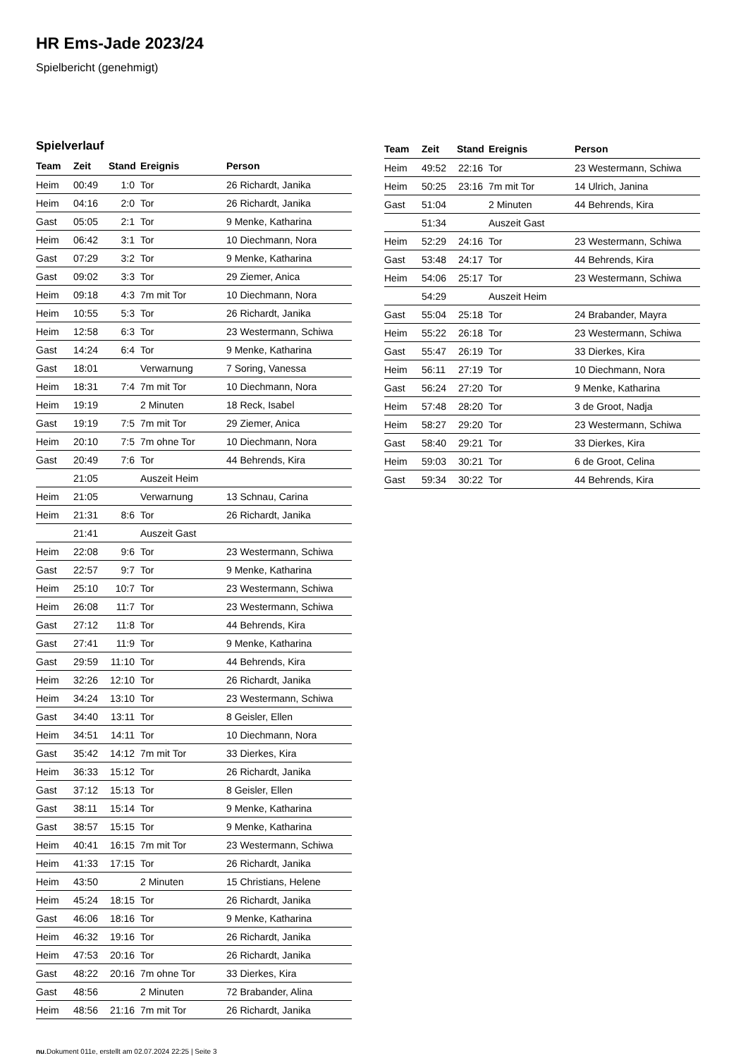HR Ems-Jade 2023/24
Spielbericht (genehmigt)
Spielverlauf
| Team | Zeit | Stand | Ereignis | Person |
| --- | --- | --- | --- | --- |
| Heim | 00:49 | 1:0 | Tor | 26 Richardt, Janika |
| Heim | 04:16 | 2:0 | Tor | 26 Richardt, Janika |
| Gast | 05:05 | 2:1 | Tor | 9 Menke, Katharina |
| Heim | 06:42 | 3:1 | Tor | 10 Diechmann, Nora |
| Gast | 07:29 | 3:2 | Tor | 9 Menke, Katharina |
| Gast | 09:02 | 3:3 | Tor | 29 Ziemer, Anica |
| Heim | 09:18 | 4:3 | 7m mit Tor | 10 Diechmann, Nora |
| Heim | 10:55 | 5:3 | Tor | 26 Richardt, Janika |
| Heim | 12:58 | 6:3 | Tor | 23 Westermann, Schiwa |
| Gast | 14:24 | 6:4 | Tor | 9 Menke, Katharina |
| Gast | 18:01 | | Verwarnung | 7 Soring, Vanessa |
| Heim | 18:31 | 7:4 | 7m mit Tor | 10 Diechmann, Nora |
| Heim | 19:19 | | 2 Minuten | 18 Reck, Isabel |
| Gast | 19:19 | 7:5 | 7m mit Tor | 29 Ziemer, Anica |
| Heim | 20:10 | 7:5 | 7m ohne Tor | 10 Diechmann, Nora |
| Gast | 20:49 | 7:6 | Tor | 44 Behrends, Kira |
| | 21:05 | | Auszeit Heim | |
| Heim | 21:05 | | Verwarnung | 13 Schnau, Carina |
| Heim | 21:31 | 8:6 | Tor | 26 Richardt, Janika |
| | 21:41 | | Auszeit Gast | |
| Heim | 22:08 | 9:6 | Tor | 23 Westermann, Schiwa |
| Gast | 22:57 | 9:7 | Tor | 9 Menke, Katharina |
| Heim | 25:10 | 10:7 | Tor | 23 Westermann, Schiwa |
| Heim | 26:08 | 11:7 | Tor | 23 Westermann, Schiwa |
| Gast | 27:12 | 11:8 | Tor | 44 Behrends, Kira |
| Gast | 27:41 | 11:9 | Tor | 9 Menke, Katharina |
| Gast | 29:59 | 11:10 | Tor | 44 Behrends, Kira |
| Heim | 32:26 | 12:10 | Tor | 26 Richardt, Janika |
| Heim | 34:24 | 13:10 | Tor | 23 Westermann, Schiwa |
| Gast | 34:40 | 13:11 | Tor | 8 Geisler, Ellen |
| Heim | 34:51 | 14:11 | Tor | 10 Diechmann, Nora |
| Gast | 35:42 | 14:12 | 7m mit Tor | 33 Dierkes, Kira |
| Heim | 36:33 | 15:12 | Tor | 26 Richardt, Janika |
| Gast | 37:12 | 15:13 | Tor | 8 Geisler, Ellen |
| Gast | 38:11 | 15:14 | Tor | 9 Menke, Katharina |
| Gast | 38:57 | 15:15 | Tor | 9 Menke, Katharina |
| Heim | 40:41 | 16:15 | 7m mit Tor | 23 Westermann, Schiwa |
| Heim | 41:33 | 17:15 | Tor | 26 Richardt, Janika |
| Heim | 43:50 | | 2 Minuten | 15 Christians, Helene |
| Heim | 45:24 | 18:15 | Tor | 26 Richardt, Janika |
| Gast | 46:06 | 18:16 | Tor | 9 Menke, Katharina |
| Heim | 46:32 | 19:16 | Tor | 26 Richardt, Janika |
| Heim | 47:53 | 20:16 | Tor | 26 Richardt, Janika |
| Gast | 48:22 | 20:16 | 7m ohne Tor | 33 Dierkes, Kira |
| Gast | 48:56 | | 2 Minuten | 72 Brabander, Alina |
| Heim | 48:56 | 21:16 | 7m mit Tor | 26 Richardt, Janika |
| Team | Zeit | Stand | Ereignis | Person |
| --- | --- | --- | --- | --- |
| Heim | 49:52 | 22:16 | Tor | 23 Westermann, Schiwa |
| Heim | 50:25 | 23:16 | 7m mit Tor | 14 Ulrich, Janina |
| Gast | 51:04 | | 2 Minuten | 44 Behrends, Kira |
| | 51:34 | | Auszeit Gast | |
| Heim | 52:29 | 24:16 | Tor | 23 Westermann, Schiwa |
| Gast | 53:48 | 24:17 | Tor | 44 Behrends, Kira |
| Heim | 54:06 | 25:17 | Tor | 23 Westermann, Schiwa |
| | 54:29 | | Auszeit Heim | |
| Gast | 55:04 | 25:18 | Tor | 24 Brabander, Mayra |
| Heim | 55:22 | 26:18 | Tor | 23 Westermann, Schiwa |
| Gast | 55:47 | 26:19 | Tor | 33 Dierkes, Kira |
| Heim | 56:11 | 27:19 | Tor | 10 Diechmann, Nora |
| Gast | 56:24 | 27:20 | Tor | 9 Menke, Katharina |
| Heim | 57:48 | 28:20 | Tor | 3 de Groot, Nadja |
| Heim | 58:27 | 29:20 | Tor | 23 Westermann, Schiwa |
| Gast | 58:40 | 29:21 | Tor | 33 Dierkes, Kira |
| Heim | 59:03 | 30:21 | Tor | 6 de Groot, Celina |
| Gast | 59:34 | 30:22 | Tor | 44 Behrends, Kira |
nu.Dokument 011e, erstellt am 02.07.2024 22:25 | Seite 3